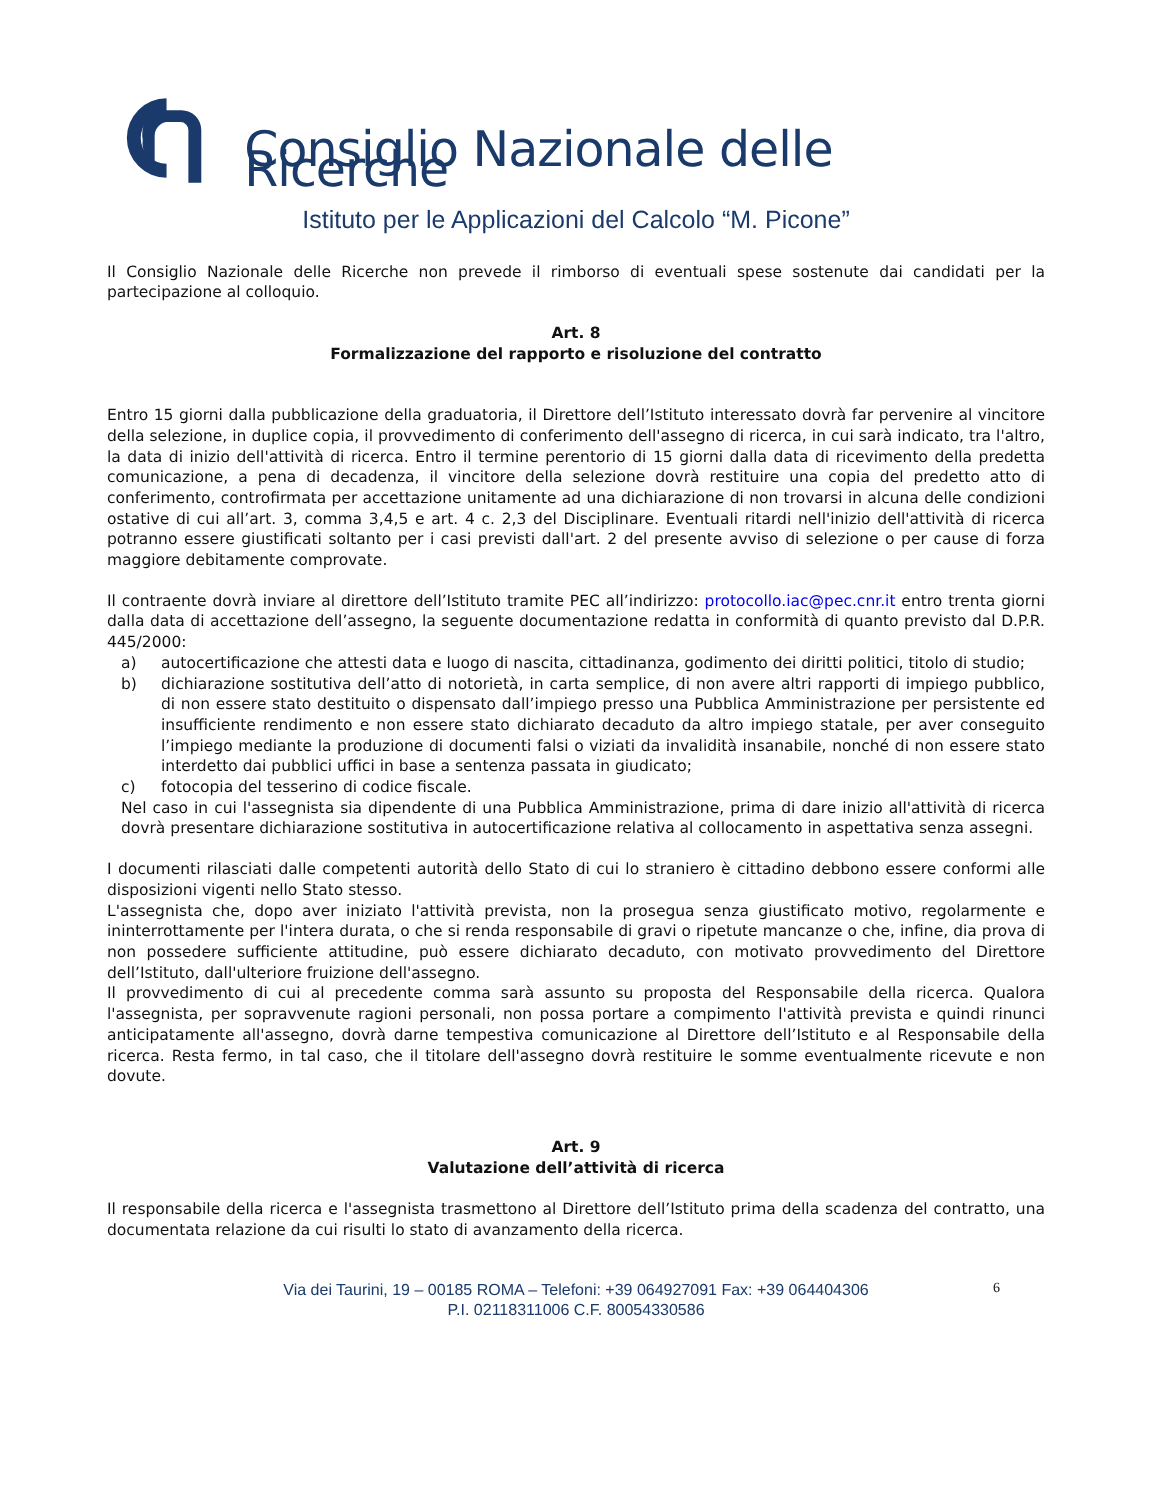Consiglio Nazionale delle Ricerche
Istituto per le Applicazioni del Calcolo “M. Picone”
Il Consiglio Nazionale delle Ricerche non prevede il rimborso di eventuali spese sostenute dai candidati per la partecipazione al colloquio.
Art. 8
Formalizzazione del rapporto e risoluzione del contratto
Entro 15 giorni dalla pubblicazione della graduatoria, il Direttore dell’Istituto interessato dovrà far pervenire al vincitore della selezione, in duplice copia, il provvedimento di conferimento dell'assegno di ricerca, in cui sarà indicato, tra l'altro, la data di inizio dell'attività di ricerca. Entro il termine perentorio di 15 giorni dalla data di ricevimento della predetta comunicazione, a pena di decadenza, il vincitore della selezione dovrà restituire una copia del predetto atto di conferimento, controfirmata per accettazione unitamente ad una dichiarazione di non trovarsi in alcuna delle condizioni ostative di cui all’art. 3, comma 3,4,5 e art. 4 c. 2,3 del Disciplinare. Eventuali ritardi nell'inizio dell'attività di ricerca potranno essere giustificati soltanto per i casi previsti dall'art. 2 del presente avviso di selezione o per cause di forza maggiore debitamente comprovate.
Il contraente dovrà inviare al direttore dell’Istituto tramite PEC all’indirizzo: protocollo.iac@pec.cnr.it entro trenta giorni dalla data di accettazione dell’assegno, la seguente documentazione redatta in conformità di quanto previsto dal D.P.R. 445/2000:
a) autocertificazione che attesti data e luogo di nascita, cittadinanza, godimento dei diritti politici, titolo di studio;
b) dichiarazione sostitutiva dell’atto di notorietà, in carta semplice, di non avere altri rapporti di impiego pubblico, di non essere stato destituito o dispensato dall’impiego presso una Pubblica Amministrazione per persistente ed insufficiente rendimento e non essere stato dichiarato decaduto da altro impiego statale, per aver conseguito l’impiego mediante la produzione di documenti falsi o viziati da invalidità insanabile, nonché di non essere stato interdetto dai pubblici uffici in base a sentenza passata in giudicato;
c) fotocopia del tesserino di codice fiscale.
Nel caso in cui l'assegnista sia dipendente di una Pubblica Amministrazione, prima di dare inizio all'attività di ricerca dovrà presentare dichiarazione sostitutiva in autocertificazione relativa al collocamento in aspettativa senza assegni.
I documenti rilasciati dalle competenti autorità dello Stato di cui lo straniero è cittadino debbono essere conformi alle disposizioni vigenti nello Stato stesso.
L'assegnista che, dopo aver iniziato l'attività prevista, non la prosegua senza giustificato motivo, regolarmente e ininterrottamente per l'intera durata, o che si renda responsabile di gravi o ripetute mancanze o che, infine, dia prova di non possedere sufficiente attitudine, può essere dichiarato decaduto, con motivato provvedimento del Direttore dell’Istituto, dall'ulteriore fruizione dell'assegno.
Il provvedimento di cui al precedente comma sarà assunto su proposta del Responsabile della ricerca. Qualora l'assegnista, per sopravvenute ragioni personali, non possa portare a compimento l'attività prevista e quindi rinunci anticipatamente all'assegno, dovrà darne tempestiva comunicazione al Direttore dell’Istituto e al Responsabile della ricerca. Resta fermo, in tal caso, che il titolare dell'assegno dovrà restituire le somme eventualmente ricevute e non dovute.
Art. 9
Valutazione dell’attività di ricerca
Il responsabile della ricerca e l'assegnista trasmettono al Direttore dell’Istituto prima della scadenza del contratto, una documentata relazione da cui risulti lo stato di avanzamento della ricerca.
Via dei Taurini, 19 – 00185 ROMA – Telefoni: +39 064927091 Fax: +39 064404306
P.I. 02118311006 C.F. 80054330586
6